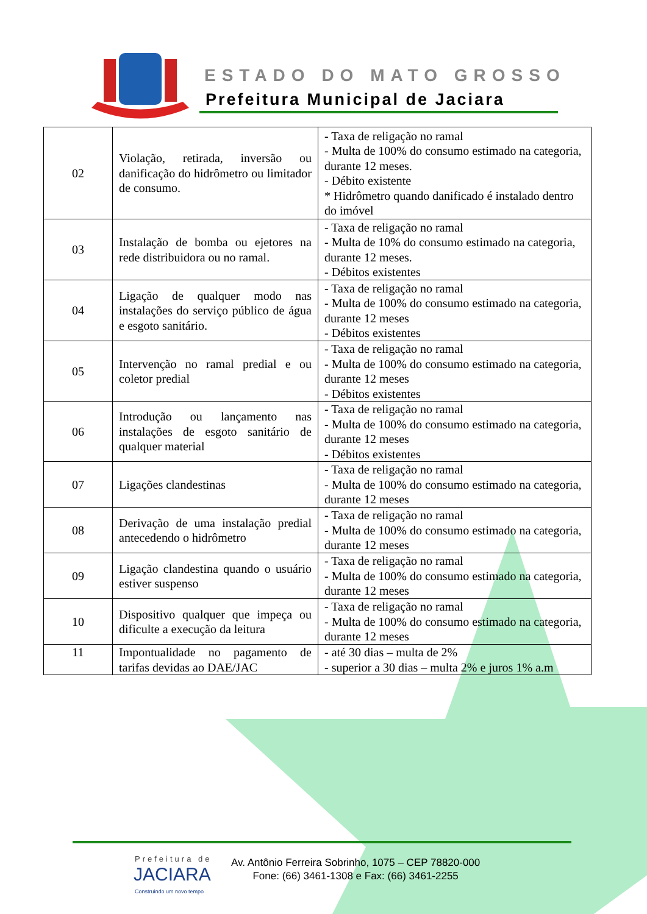ESTADO DO MATO GROSSO
Prefeitura Municipal de Jaciara
| 02 | Violação, retirada, inversão ou danificação do hidrômetro ou limitador de consumo. | - Taxa de religação no ramal - Multa de 100% do consumo estimado na categoria, durante 12 meses. - Débito existente * Hidrômetro quando danificado é instalado dentro do imóvel |
| 03 | Instalação de bomba ou ejetores na rede distribuidora ou no ramal. | - Taxa de religação no ramal - Multa de 10% do consumo estimado na categoria, durante 12 meses. - Débitos existentes |
| 04 | Ligação de qualquer modo nas instalações do serviço público de água e esgoto sanitário. | - Taxa de religação no ramal - Multa de 100% do consumo estimado na categoria, durante 12 meses - Débitos existentes |
| 05 | Intervenção no ramal predial e ou coletor predial | - Taxa de religação no ramal - Multa de 100% do consumo estimado na categoria, durante 12 meses - Débitos existentes |
| 06 | Introdução ou lançamento nas instalações de esgoto sanitário de qualquer material | - Taxa de religação no ramal - Multa de 100% do consumo estimado na categoria, durante 12 meses - Débitos existentes |
| 07 | Ligações clandestinas | - Taxa de religação no ramal - Multa de 100% do consumo estimado na categoria, durante 12 meses |
| 08 | Derivação de uma instalação predial antecedendo o hidrômetro | - Taxa de religação no ramal - Multa de 100% do consumo estimado na categoria, durante 12 meses |
| 09 | Ligação clandestina quando o usuário estiver suspenso | - Taxa de religação no ramal - Multa de 100% do consumo estimado na categoria, durante 12 meses |
| 10 | Dispositivo qualquer que impeça ou dificulte a execução da leitura | - Taxa de religação no ramal - Multa de 100% do consumo estimado na categoria, durante 12 meses |
| 11 | Impontualidade no pagamento de tarifas devidas ao DAE/JAC | - até 30 dias – multa de 2% - superior a 30 dias – multa 2% e juros 1% a.m |
Prefeitura de
JACIARA
Construindo um novo tempo
Av. Antônio Ferreira Sobrinho, 1075 – CEP 78820-000
Fone: (66) 3461-1308 e Fax: (66) 3461-2255